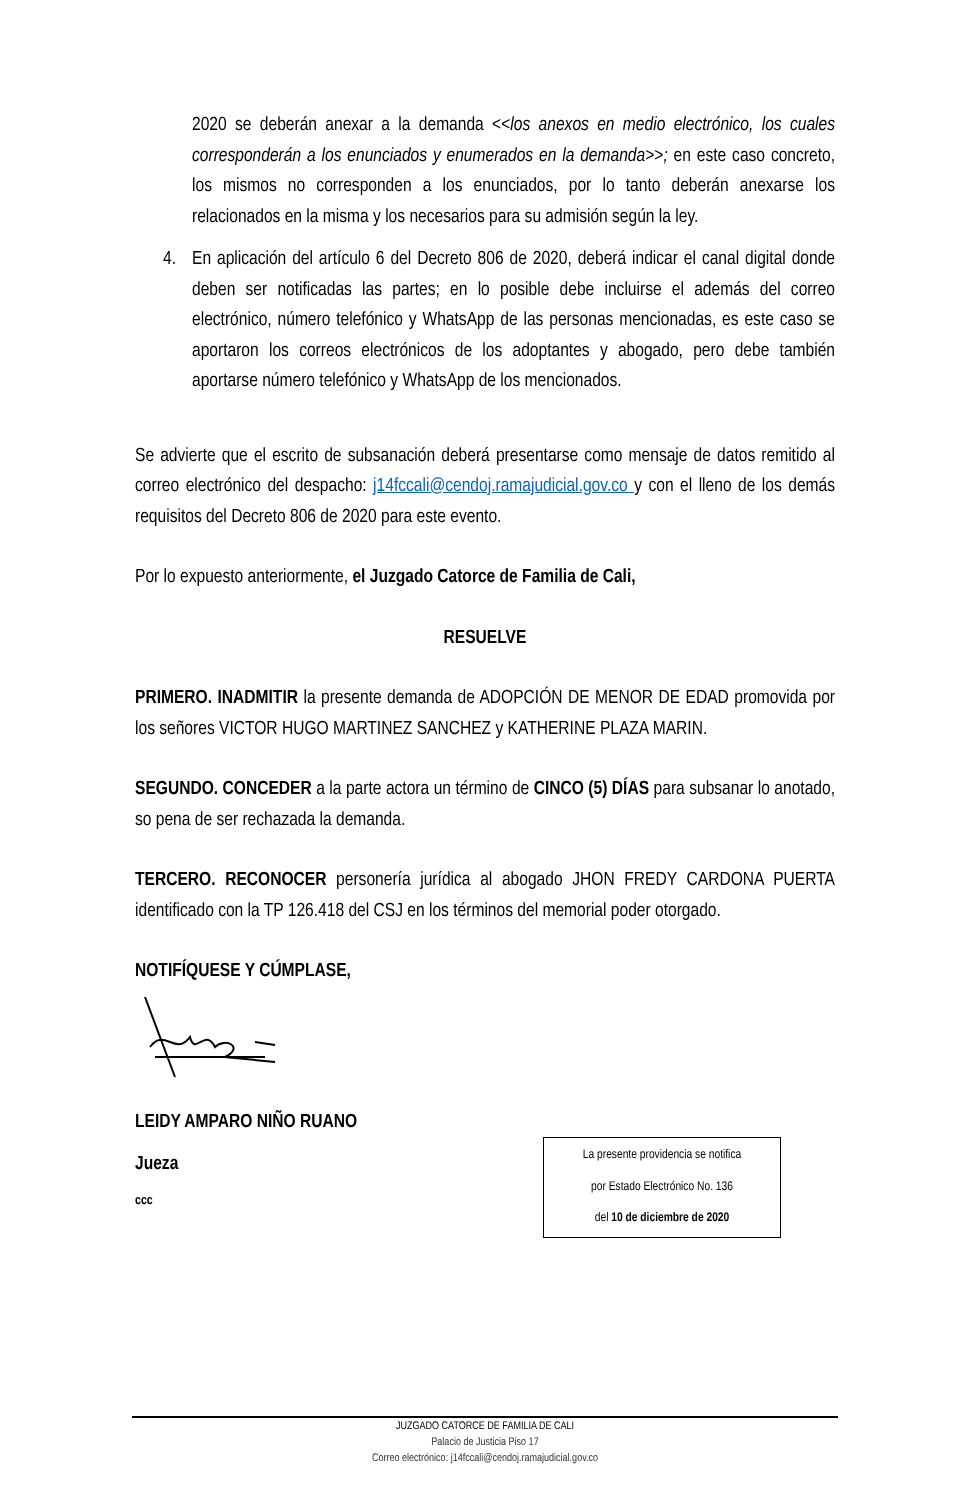2020 se deberán anexar a la demanda <<los anexos en medio electrónico, los cuales corresponderán a los enunciados y enumerados en la demanda>>; en este caso concreto, los mismos no corresponden a los enunciados, por lo tanto deberán anexarse los relacionados en la misma y los necesarios para su admisión según la ley.
4. En aplicación del artículo 6 del Decreto 806 de 2020, deberá indicar el canal digital donde deben ser notificadas las partes; en lo posible debe incluirse el además del correo electrónico, número telefónico y WhatsApp de las personas mencionadas, es este caso se aportaron los correos electrónicos de los adoptantes y abogado, pero debe también aportarse número telefónico y WhatsApp de los mencionados.
Se advierte que el escrito de subsanación deberá presentarse como mensaje de datos remitido al correo electrónico del despacho: j14fccali@cendoj.ramajudicial.gov.co y con el lleno de los demás requisitos del Decreto 806 de 2020 para este evento.
Por lo expuesto anteriormente, el Juzgado Catorce de Familia de Cali,
RESUELVE
PRIMERO. INADMITIR la presente demanda de ADOPCIÓN DE MENOR DE EDAD promovida por los señores VICTOR HUGO MARTINEZ SANCHEZ y KATHERINE PLAZA MARIN.
SEGUNDO. CONCEDER a la parte actora un término de CINCO (5) DÍAS para subsanar lo anotado, so pena de ser rechazada la demanda.
TERCERO. RECONOCER personería jurídica al abogado JHON FREDY CARDONA PUERTA identificado con la TP 126.418 del CSJ en los términos del memorial poder otorgado.
NOTIFÍQUESE Y CÚMPLASE,
LEIDY AMPARO NIÑO RUANO
Jueza
ccc
La presente providencia se notifica
por Estado Electrónico No. 136
del 10 de diciembre de 2020
JUZGADO CATORCE DE FAMILIA DE CALI
Palacio de Justicia Piso 17
Correo electrónico: j14fccali@cendoj.ramajudicial.gov.co